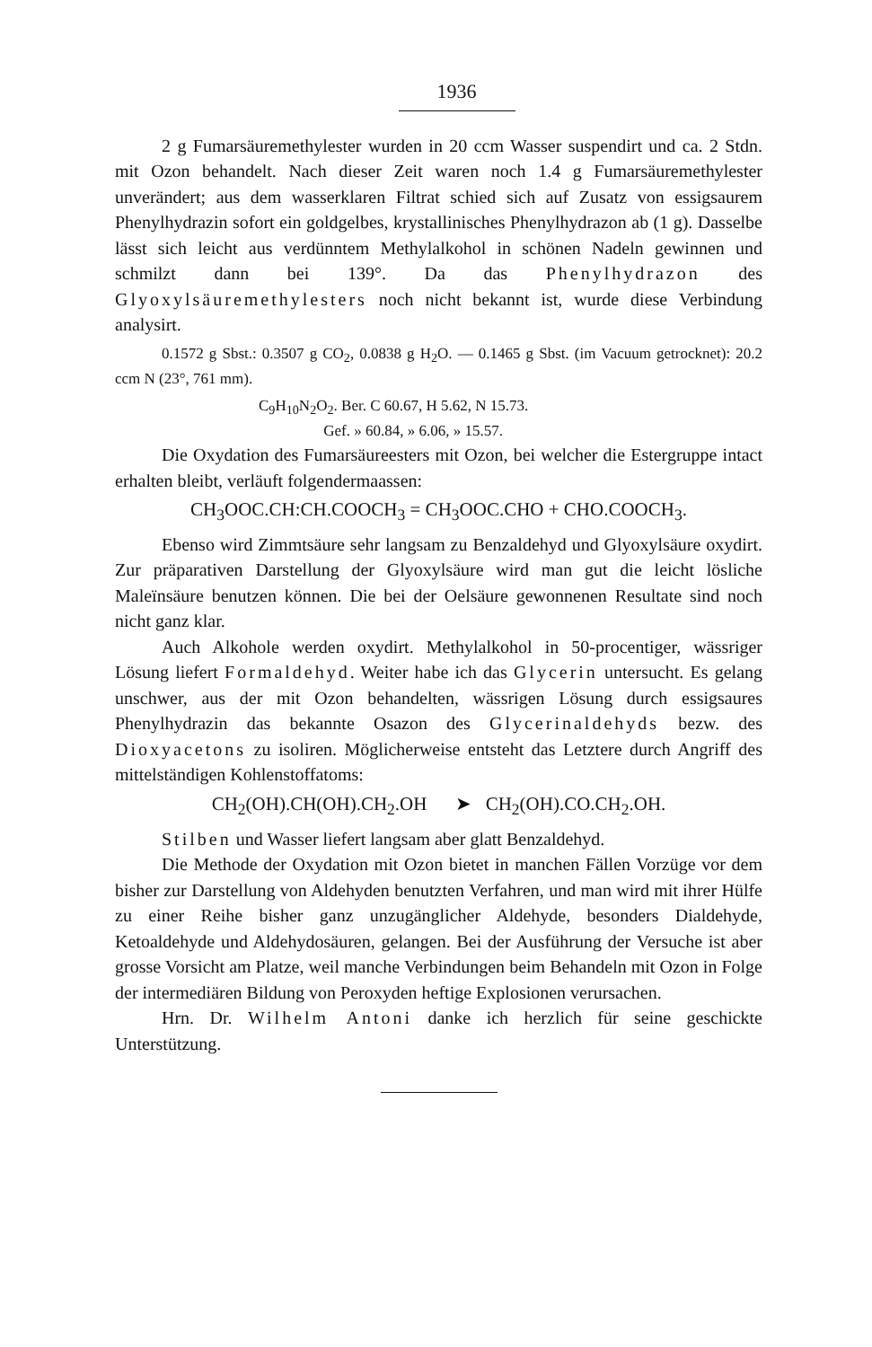1936
2 g Fumarsäuremethylester wurden in 20 ccm Wasser suspendirt und ca. 2 Stdn. mit Ozon behandelt. Nach dieser Zeit waren noch 1.4 g Fumarsäuremethylester unverändert; aus dem wasserklaren Filtrat schied sich auf Zusatz von essigsaurem Phenylhydrazin sofort ein goldgelbes, krystallinisches Phenylhydrazon ab (1 g). Dasselbe lässt sich leicht aus verdünntem Methylalkohol in schönen Nadeln gewinnen und schmilzt dann bei 139°. Da das Phenylhydrazon des Glyoxylsäuremethylesters noch nicht bekannt ist, wurde diese Verbindung analysirt.
0.1572 g Sbst.: 0.3507 g CO<sub>2</sub>, 0.0838 g H<sub>2</sub>O. — 0.1465 g Sbst. (im Vacuum getrocknet): 20.2 ccm N (23°, 761 mm).
C<sub>9</sub>H<sub>10</sub>N<sub>2</sub>O<sub>2</sub>. Ber. C 60.67, H 5.62, N 15.73.
Gef. » 60.84, » 6.06, » 15.57.
Die Oxydation des Fumarsäureesters mit Ozon, bei welcher die Estergruppe intact erhalten bleibt, verläuft folgendermaassen:
CH<sub>3</sub>OOC.CH:CH.COOCH<sub>3</sub> = CH<sub>3</sub>OOC.CHO + CHO.COOCH<sub>3</sub>.
Ebenso wird Zimmtsäure sehr langsam zu Benzaldehyd und Glyoxylsäure oxydirt. Zur präparativen Darstellung der Glyoxylsäure wird man gut die leicht lösliche Maleïnsäure benutzen können. Die bei der Oelsäure gewonnenen Resultate sind noch nicht ganz klar.
Auch Alkohole werden oxydirt. Methylalkohol in 50-procentiger, wässriger Lösung liefert Formaldehyd. Weiter habe ich das Glycerin untersucht. Es gelang unschwer, aus der mit Ozon behandelten, wässrigen Lösung durch essigsaures Phenylhydrazin das bekannte Osazon des Glycerinaldehyds bezw. des Dioxyacetons zu isoliren. Möglicherweise entsteht das Letztere durch Angriff des mittelständigen Kohlenstoffatoms:
CH<sub>2</sub>(OH).CH(OH).CH<sub>2</sub>.OH ➤ CH<sub>2</sub>(OH).CO.CH<sub>2</sub>.OH.
Stilben und Wasser liefert langsam aber glatt Benzaldehyd.
Die Methode der Oxydation mit Ozon bietet in manchen Fällen Vorzüge vor dem bisher zur Darstellung von Aldehyden benutzten Verfahren, und man wird mit ihrer Hülfe zu einer Reihe bisher ganz unzugänglicher Aldehyde, besonders Dialdehyde, Ketoaldehyde und Aldehydosäuren, gelangen. Bei der Ausführung der Versuche ist aber grosse Vorsicht am Platze, weil manche Verbindungen beim Behandeln mit Ozon in Folge der intermediären Bildung von Peroxyden heftige Explosionen verursachen.
Hrn. Dr. Wilhelm Antoni danke ich herzlich für seine geschickte Unterstützung.